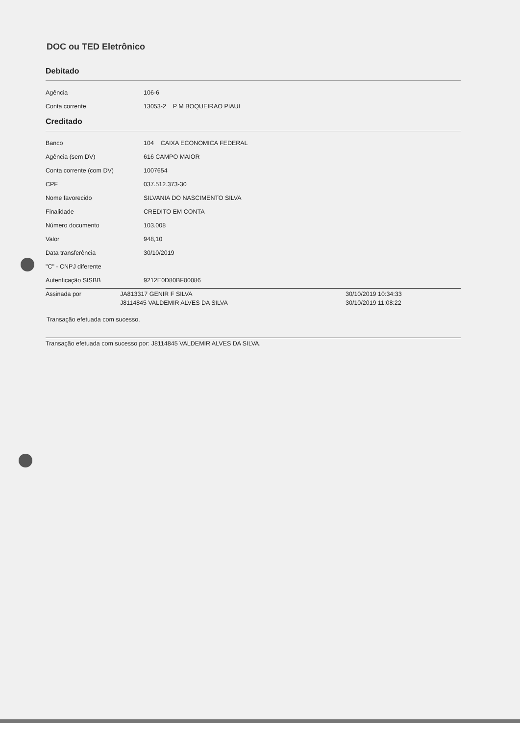DOC ou TED Eletrônico
Debitado
| Agência | 106-6 |
| Conta corrente | 13053-2 P M BOQUEIRAO PIAUI |
Creditado
| Banco | 104 CAIXA ECONOMICA FEDERAL |
| Agência (sem DV) | 616 CAMPO MAIOR |
| Conta corrente (com DV) | 1007654 |
| CPF | 037.512.373-30 |
| Nome favorecido | SILVANIA DO NASCIMENTO SILVA |
| Finalidade | CREDITO EM CONTA |
| Número documento | 103.008 |
| Valor | 948,10 |
| Data transferência | 30/10/2019 |
| "C" - CNPJ diferente | |
| Autenticação SISBB | 9212E0D80BF00086 |
| Assinada por | JA813317 GENIR F SILVA | 30/10/2019 10:34:33 |
| | J8114845 VALDEMIR ALVES DA SILVA | 30/10/2019 11:08:22 |
Transação efetuada com sucesso.
Transação efetuada com sucesso por: J8114845 VALDEMIR ALVES DA SILVA.